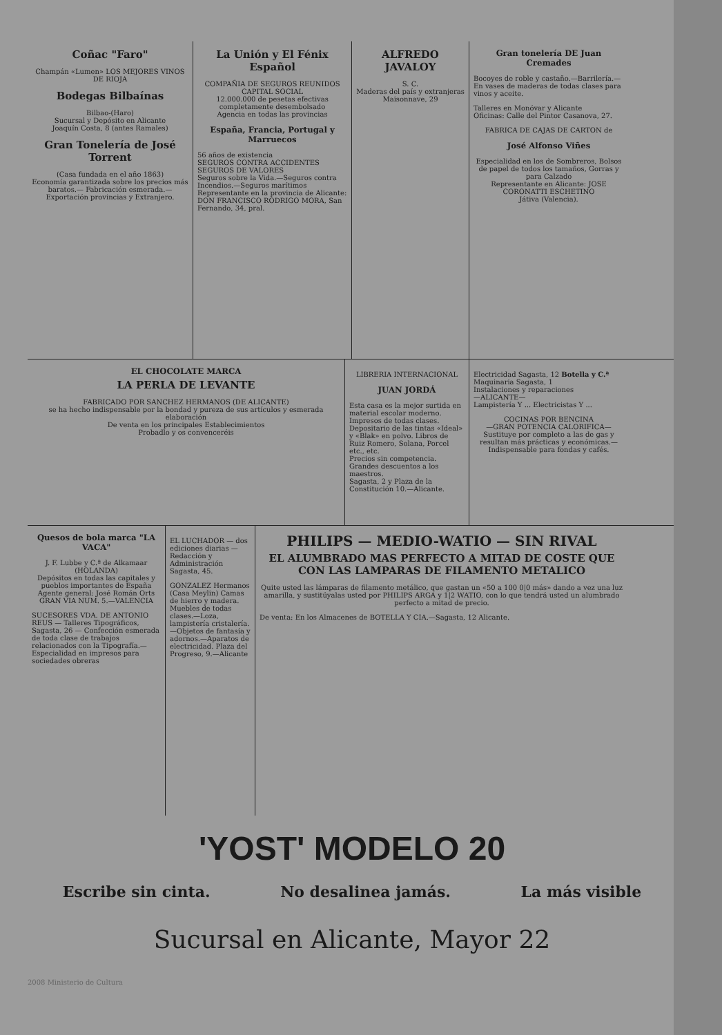Coñac "Faro"
Champán «Lumen» LOS MEJORES VINOS DE RIOJA
Bodegas Bilbaínas
Bilbao-(Haro)
Sucursal y Depósito en Alicante
Joaquín Costa, 8 (antes Ramales)
Gran Tonelería de José Torrent
(Casa fundada en el año 1863)
Economía garantizada sobre los precios más baratos.— Fabricación esmerada.— Exportación provincias y Extranjero.
La Unión y El Fénix Español
COMPAÑIA DE SEGUROS REUNIDOS
CAPITAL SOCIAL
12.000.000 de pesetas efectivas completamente desembolsado
Agencia en todas las provincias
España, Francia, Portugal y Marruecos
56 años de existencia
SEGUROS CONTRA ACCIDENTES
SEGUROS DE VALORES
Seguros sobre la Vida.—Seguros contra Incendios.—Seguros marítimos
Representante en la provincia de Alicante: DON FRANCISCO RODRIGO MORA, San Fernando, 34, pral.
ALFREDO JAVALOY
S. C.
Maderas del país y extranjeras
Maisonnave, 29
Gran tonelería DE Juan Cremades
Bocoyes de roble y castaño.—Barrilería.—En vases de maderas de todas clases para vinos y aceite.
Talleres en Monóvar y Alicante
Oficinas: Calle del Pintor Casanova, 27.
FABRICA DE CAJAS DE CARTON de
José Alfonso Viñes
Especialidad en los de Sombreros, Bolsos de papel de todos los tamaños, Gorras y para Calzado
Representante en Alicante: JOSE CORONATTI ESCHETINO
Játiva (Valencia).
EL CHOCOLATE MARCA
LA PERLA DE LEVANTE
FABRICADO POR SANCHEZ HERMANOS (DE ALICANTE)
se ha hecho indispensable por la bondad y pureza de sus artículos y esmerada elaboración
De venta en los principales Establecimientos
Probadlo y os convenceréis
LIBRERIA INTERNACIONAL
JUAN JORDÁ
Esta casa es la mejor surtida en material escolar moderno. Impresos de todas clases. Depositario de las tintas «Ideal» y «Blak» en polvo. Libros de Ruiz Romero, Solana, Porcel etc., etc.
Precios sin competencia. Grandes descuentos a los maestros.
Sagasta, 2 y Plaza de la Constitución 10.—Alicante.
Electricidad Sagasta, 12 Botella y C.ª Maquinaria Sagasta, 1
Instalaciones y reparaciones
—ALICANTE—
Lampistería Y ... Electricistas Y ...
COCINAS POR BENCINA
—GRAN POTENCIA CALORIFICA—
Sustituye por completo a las de gas y resultan más prácticas y económicas.— Indispensable para fondas y cafés.
Quesos de bola marca "LA VACA"
J. F. Lubbe y C.ª de Alkamaar (HOLANDA)
Depósitos en todas las capitales y pueblos importantes de España
Agente general: José Román Orts
GRAN VIA NUM. 5.—VALENCIA
SUCESORES VDA. DE ANTONIO REUS — Talleres Tipográficos, Sagasta, 26 — Confección esmerada de toda clase de trabajos relacionados con la Tipografía.—Especialidad en impresos para sociedades obreras
EL LUCHADOR — dos ediciones diarias — Redacción y Administración Sagasta, 45.
GONZALEZ Hermanos (Casa Meylin) Camas de hierro y madera. Muebles de todas clases.—Loza, lampistería cristalería.—Objetos de fantasía y adornos.—Aparatos de electricidad. Plaza del Progreso, 9.—Alicante
PHILIPS — MEDIO-WATIO — SIN RIVAL
EL ALUMBRADO MAS PERFECTO A MITAD DE COSTE QUE CON LAS LAMPARAS DE FILAMENTO METALICO
Quite usted las lámparas de filamento metálico, que gastan un «50 a 100 0|0 más» dando a vez una luz amarilla, y sustitúyalas usted por PHILIPS ARGA y 1|2 WATIO, con lo que tendrá usted un alumbrado perfecto a mitad de precio.
De venta: En los Almacenes de BOTELLA Y CIA.—Sagasta, 12 Alicante.
'YOST' MODELO 20
Escribe sin cinta. No desalinea jamás. La más visible
Sucursal en Alicante, Mayor 22
2008 Ministerio de Cultura